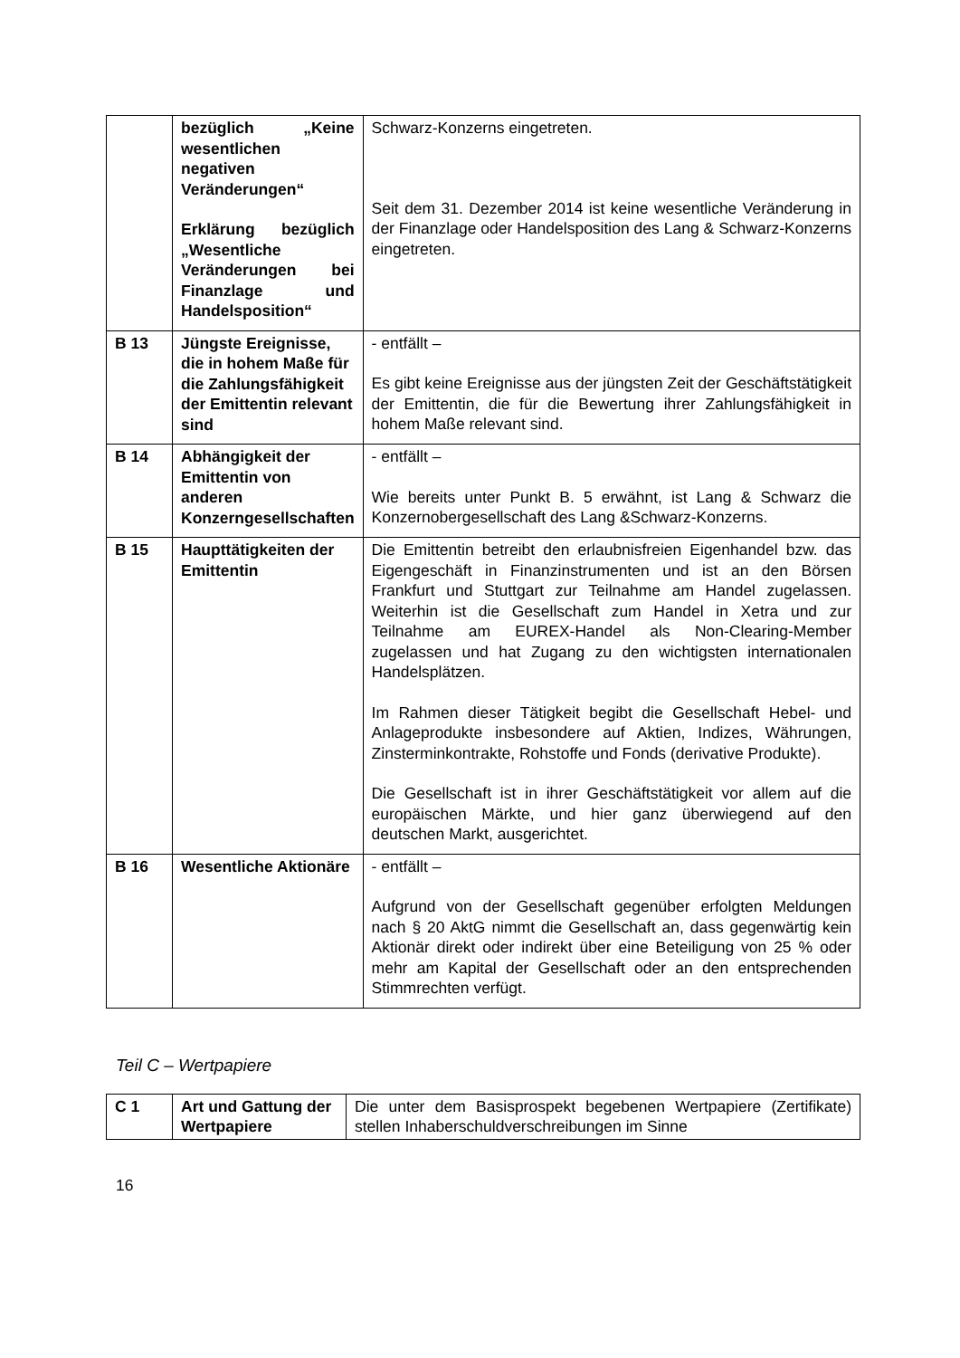| | bezüglich „Keine wesentlichen negativen Veränderungen“ Erklärung bezüglich „Wesentliche Veränderungen bei Finanzlage und Handelsposition“ | Schwarz-Konzerns eingetreten. Seit dem 31. Dezember 2014 ist keine wesentliche Veränderung in der Finanzlage oder Handelsposition des Lang & Schwarz-Konzerns eingetreten. |
| B 13 | Jüngste Ereignisse, die in hohem Maße für die Zahlungsfähigkeit der Emittentin relevant sind | - entfällt – Es gibt keine Ereignisse aus der jüngsten Zeit der Geschäftstätigkeit der Emittentin, die für die Bewertung ihrer Zahlungsfähigkeit in hohem Maße relevant sind. |
| B 14 | Abhängigkeit der Emittentin von anderen Konzerngesellschaften | - entfällt – Wie bereits unter Punkt B. 5 erwähnt, ist Lang & Schwarz die Konzernobergesellschaft des Lang &Schwarz-Konzerns. |
| B 15 | Haupttätigkeiten der Emittentin | Die Emittentin betreibt den erlaubnisfreien Eigenhandel bzw. das Eigengeschäft in Finanzinstrumenten und ist an den Börsen Frankfurt und Stuttgart zur Teilnahme am Handel zugelassen. Weiterhin ist die Gesellschaft zum Handel in Xetra und zur Teilnahme am EUREX-Handel als Non-Clearing-Member zugelassen und hat Zugang zu den wichtigsten internationalen Handelsplätzen. Im Rahmen dieser Tätigkeit begibt die Gesellschaft Hebel- und Anlageprodukte insbesondere auf Aktien, Indizes, Währungen, Zinsterminkontrakte, Rohstoffe und Fonds (derivative Produkte). Die Gesellschaft ist in ihrer Geschäftstätigkeit vor allem auf die europäischen Märkte, und hier ganz überwiegend auf den deutschen Markt, ausgerichtet. |
| B 16 | Wesentliche Aktionäre | - entfällt – Aufgrund von der Gesellschaft gegenüber erfolgten Meldungen nach § 20 AktG nimmt die Gesellschaft an, dass gegenwärtig kein Aktionär direkt oder indirekt über eine Beteiligung von 25 % oder mehr am Kapital der Gesellschaft oder an den entsprechenden Stimmrechten verfügt. |
Teil C – Wertpapiere
| C 1 | Art und Gattung der Wertpapiere | Die unter dem Basisprospekt begebenen Wertpapiere (Zertifikate) stellen Inhaberschuldverschreibungen im Sinne |
16